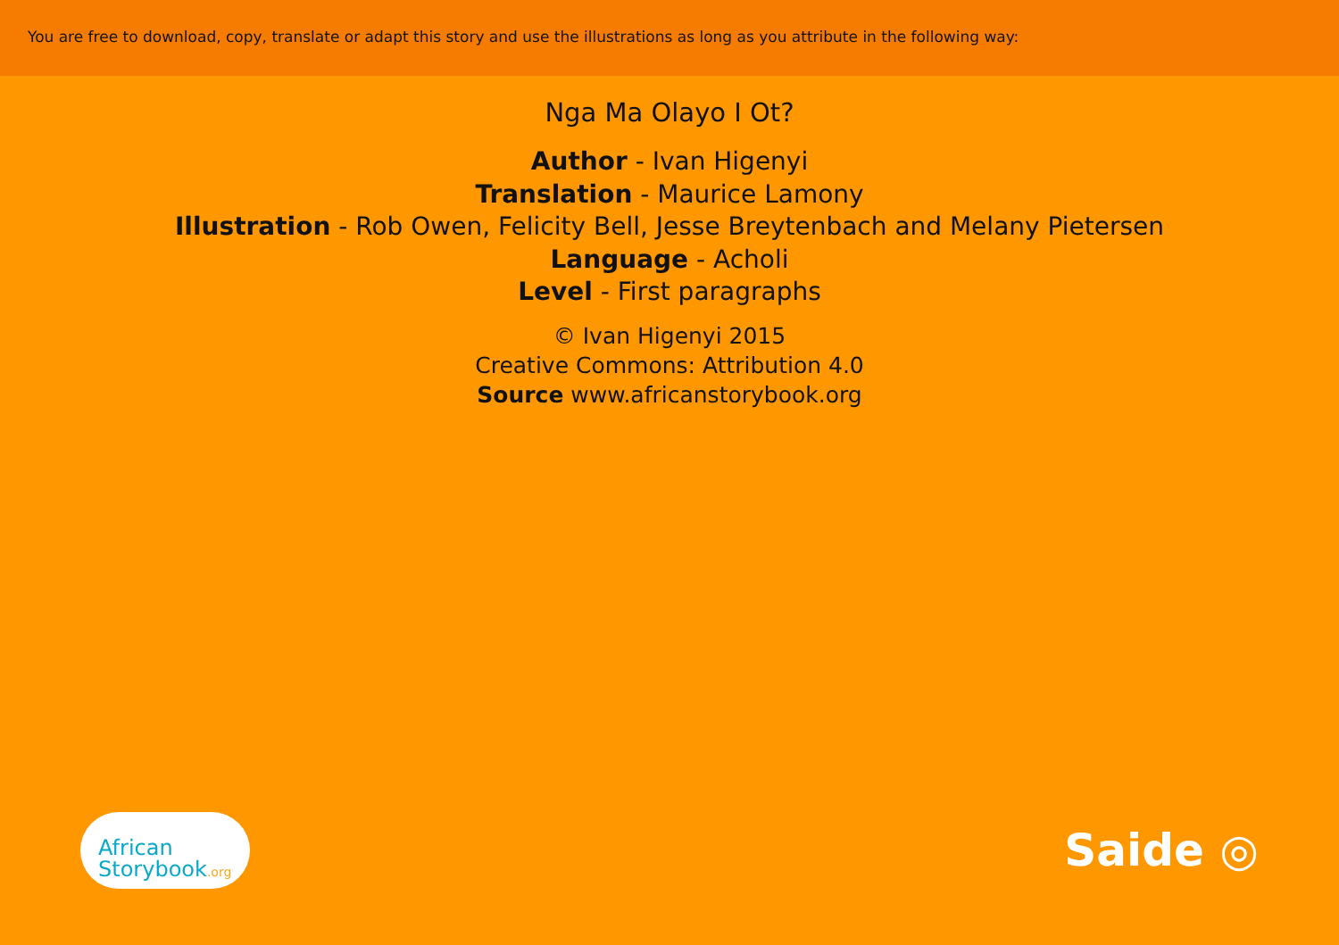You are free to download, copy, translate or adapt this story and use the illustrations as long as you attribute in the following way:
Nga Ma Olayo I Ot?
Author - Ivan Higenyi
Translation - Maurice Lamony
Illustration - Rob Owen, Felicity Bell, Jesse Breytenbach and Melany Pietersen
Language - Acholi
Level - First paragraphs
© Ivan Higenyi 2015
Creative Commons: Attribution 4.0
Source www.africanstorybook.org
African
Storybook.org
Saide ◎